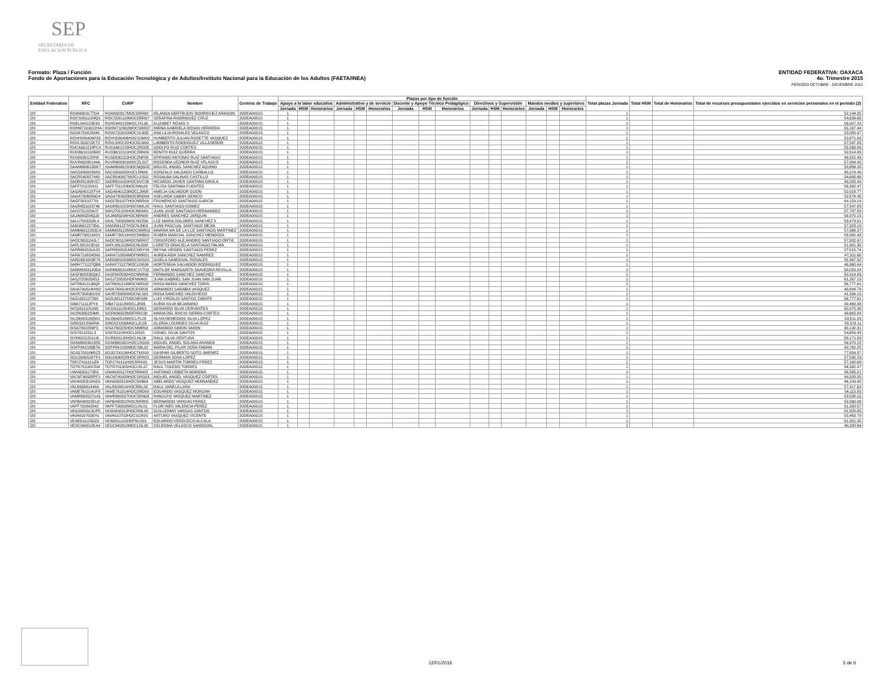SEP
SECRETARÍA DE
EDUCACIÓN PÚBLICA
Formato: Plaza / Función
Fondo de Aportaciones para la Educación Tecnológica y de Adultos/Instituto Nacional para la Educación de los Adultos (FAETA/INEA)
ENTIDAD FEDERATIVA: OAXACA
4o. Trimestre 2015
PERIODO OCTUBRE - DICIEMBRE 2015
| Entidad Federativa | RFC | CURP | Nombre | Centros de Trabajo | Plazas por tipo de función | | | | | | | | | | | | | | | Total plazas Jornada | Total HSM | Total de Honorarios | Total de recursos presupuestales ejercidos en servicios personales en el periodo (2) |
| --- | --- | --- | --- | --- | --- | --- | --- | --- | --- | --- | --- | --- | --- | --- | --- | --- | --- | --- | --- | --- | --- | --- | --- |
| | | | | | Apoyo a la labor educativa | | | Administrativo y de servicio | | | Docente y Apoyo Técnico Pedagógico | | | Directivos y Supervisión | | | Mandos medios y superiores | | | | | | |
| | | | | | Jornada | HSM | Honorarios | Jornada | HSM | Honorarios | Jornada | HSM | Honorarios | Jornada | HSM | Honorarios | Jornada | HSM | Honorarios | | | | |
| I20 | ROAI6903177G4 | ROAI690317MOCDRR00 | IRLANDA GERTRUDIS RODRIGUEZ ARAGON | 20DEA0001S | 1 | | | | | | | | | | | | | | | 1 | | | 52,144.05 |
| I20 | ROCS5611184Q3 | ROCS561118MOCDRR07 | SERAFINA RODRIGUEZ CRUZ | 20DEA0001S | 1 | | | | | | | | | | | | | | | 1 | | | 54,639.65 |
| I20 | ROEL640123E63 | ROXE640123MOCJXL06 | ELIZABET ROJAS X | 20DEA0001S | 1 | | | | | | | | | | | | | | | 1 | | | 56,007.33 |
| I20 | ROHM7109022HA | ROHM710902MOCSRR07 | MIRNA GABRIELA ROSAS HERRERA | 20DEA0001S | 1 | | | | | | | | | | | | | | | 1 | | | 55,167.44 |
| I20 | ROVA720415948 | ROVA720415MOCSLN05 | ANA LILIA ROSALES VELASCO | 20DEA0001S | 1 | | | | | | | | | | | | | | | 1 | | | 53,050.97 |
| I20 | ROVH580406P33 | ROVH580406HOCSSM02 | HUMBERTO JULIAN ROSETTE VASQUEZ | 20DEA0001S | 1 | | | | | | | | | | | | | | | 1 | | | 52,671.63 |
| I20 | ROVL500215KT2 | ROVL500215HOCDLM09 | LAMBERTO RODRIGUEZ VILLASEÑOR | 20DEA0001S | 1 | | | | | | | | | | | | | | | 1 | | | 57,547.83 |
| I20 | RUCA661218PC4 | RUCA661218HOCZRD05 | ADOLFO RUIZ CORTES | 20DEA0001S | 1 | | | | | | | | | | | | | | | 1 | | | 55,560.06 |
| I20 | RUGB6101106R8 | RUGB610110HOCZRN06 | BENITO RUIZ GUERRA | 20DEA0001S | 1 | | | | | | | | | | | | | | | 1 | | | 50,914.89 |
| I20 | RUSE630122PI8 | RUSE630122HOCZNP00 | EPIFANIO ANTONIO RUIZ SANTIAGO | 20DEA0001S | 1 | | | | | | | | | | | | | | | 1 | | | 49,205.49 |
| I20 | RUVR60030144A | RUVR600301MOCZLS07 | ROSENDA LEONOR RUIZ VELASCO | 20DEA0001S | 1 | | | | | | | | | | | | | | | 1 | | | 57,054.95 |
| I20 | SAAM690615DK7 | SAAM690615HOCNQG02 | MIGUEL ANGEL SANCHEZ AQUINO | 20DEA0001S | 1 | | | | | | | | | | | | | | | 1 | | | 55,656.33 |
| I20 | SACG6309299K0 | SACG630929HJCLRN06 | GONZALO SALGADO CARBALLO | 20DEA0001S | 1 | | | | | | | | | | | | | | | 1 | | | 45,374.49 |
| I20 | SACR540827448 | SACR540827MOCLSS02 | ROSALBA SALINAS CASTILLO | 20DEA0001S | 1 | | | | | | | | | | | | | | | 1 | | | 54,695.66 |
| I20 | SADR851009V57 | SADR851009HOCNVC08 | RICARDO JAVIER SANTANA DAVILA | 20DEA0001S | 1 | | | | | | | | | | | | | | | 1 | | | 49,205.49 |
| I20 | SAFF701120411 | SAFF701120MOCNNL09 | FELISA SANTANA FUENTES | 20DEA0001S | 1 | | | | | | | | | | | | | | | 1 | | | 56,392.47 |
| I20 | SAGA640123TV4 | SAGA640123MOCLJM08 | AMELIA SALVADOR GIJON | 20DEA0001S | 1 | | | | | | | | | | | | | | | 1 | | | 52,918.77 |
| I20 | SAGA7006056G4 | SAGA700605MOCBND04 | ADELAIDA SABAH GENICO | 20DEA0001S | 1 | | | | | | | | | | | | | | | 1 | | | 52,874.45 |
| I20 | SAGF5810277I0 | SAGF581027HOCNRR04 | FRUMENCIO SANTIAGO GARCIA | 20DEA0001S | 1 | | | | | | | | | | | | | | | 1 | | | 64,159.14 |
| I20 | SAGR651023746 | SAGR651023HOCNML05 | RAUL SANTIAGO GOMEZ | 20DEA0001S | 1 | | | | | | | | | | | | | | | 1 | | | 57,547.83 |
| I20 | SAHJ7012204J7 | SAHJ701220HOCNRN00 | JUAN JOSE SANTIAGO HERNANDEZ | 20DEA0001S | 1 | | | | | | | | | | | | | | | 1 | | | 57,787.83 |
| I20 | SAJA680204QJ9 | SAJA680204HOCNRN09 | ANDRES SANCHEZ JARQUIN | 20DEA0001S | 1 | | | | | | | | | | | | | | | 1 | | | 56,970.15 |
| I20 | SALU7003208L4 | SAXL700320MOCNXZ06 | LUZ MARIA DOLORES SANCHEZ X | 20DEA0001S | 1 | | | | | | | | | | | | | | | 1 | | | 53,479.01 |
| I20 | SAMJ6612273N1 | SAMJ661227HOCNJN09 | JUAN PASCUAL SANTIAGO MEJIA | 20DEA0001S | 1 | | | | | | | | | | | | | | | 1 | | | 57,323.19 |
| I20 | SAMM6312263CA | SAMM631226MOCNRR01 | MARINA MA DE LA LUZ SANTIAGO MARTINEZ | 20DEA0001S | 1 | | | | | | | | | | | | | | | 1 | | | 57,068.37 |
| I20 | SAMR730519K81 | SAMR730519HOCNNB00 | RUBEN MARCIAL SANCHEZ MENDOZA | 20DEA0001S | 1 | | | | | | | | | | | | | | | 1 | | | 58,980.43 |
| I20 | SAOC681124JL7 | SAOC681124HOCNRR07 | CRISOFORO ALEJANDRO SANTIAGO ORTIZ | 20DEA0001S | 1 | | | | | | | | | | | | | | | 1 | | | 57,932.97 |
| I20 | SAPL391210D19 | SAPL391210MOCNLR08 | LORETO GRACIELA SANTIAGO PALMA | 20DEA0001S | 1 | | | | | | | | | | | | | | | 1 | | | 51,901.35 |
| I20 | SAPR650531A23 | SAPR650531MOCNRY04 | REYNA VIRGEN SANTIAGO PEREZ | 20DEA0001S | 1 | | | | | | | | | | | | | | | 1 | | | 57,515.74 |
| I20 | SARA7108245N0 | SARA710824MDFNMR01 | AUREA AIDA SANCHEZ RAMIREZ | 20DEA0001S | 1 | | | | | | | | | | | | | | | 1 | | | 47,311.68 |
| I20 | SARG681003E78 | SARG681003MOCNSS02 | GISELA SANDOVAL ROSALES | 20DEA0001S | 1 | | | | | | | | | | | | | | | 1 | | | 55,367.52 |
| I20 | SARH771127QB6 | SARH771127MOCLDR06 | HORTENSIA SALVADOR RODRIGUEZ | 20DEA0001S | 1 | | | | | | | | | | | | | | | 1 | | | 46,960.04 |
| I20 | SARM6803143D4 | SARM680314MOCVVT02 | MATILDE MARGARITA SAAVEDRA REVILLA | 20DEA0001S | 1 | | | | | | | | | | | | | | | 1 | | | 58,029.24 |
| I20 | SASF600530QK2 | SASF600530HOCNNR06 | FERNANDO SANCHEZ SANCHEZ | 20DEA0001S | 1 | | | | | | | | | | | | | | | 1 | | | 50,914.89 |
| I20 | SASJ720505R53 | SASJ720505HDFNNN02 | JUAN GABRIEL SAN JUAN SAN JUAN | 20DEA0001S | 1 | | | | | | | | | | | | | | | 1 | | | 61,267.19 |
| I20 | SATR6912146Q8 | SATR691214MOCNRS00 | ROSA MARIA SANCHEZ TORIS | 20DEA0001S | 1 | | | | | | | | | | | | | | | 1 | | | 56,777.61 |
| I20 | SAVA740814HW2 | SAVA740814HOCRSR09 | ARMANDO SARABIA VASQUEZ | 20DEA0001S | 1 | | | | | | | | | | | | | | | 1 | | | 40,894.74 |
| I20 | SAVR730830US0 | SAVR730830MOCNLS02 | ROSA SANCHEZ VALDIVIESO | 20DEA0001S | 1 | | | | | | | | | | | | | | | 1 | | | 41,334.15 |
| I20 | SAZL681127268 | SAZL681127HOCNRS06 | LUIS VIRGILIO SANTOS ZARATE | 20DEA0001S | 1 | | | | | | | | | | | | | | | 1 | | | 56,777.61 |
| I20 | SIBA711112PY8 | SIBA711112MOCLJR06 | AURIA SILVA BEJARANO | 20DEA0001S | 1 | | | | | | | | | | | | | | | 1 | | | 40,460.38 |
| I20 | SICG6111051N5 | SICG611105HOCLRR01 | GERARDO SILVA CERVANTES | 20DEA0001S | 1 | | | | | | | | | | | | | | | 1 | | | 60,475.48 |
| I20 | SICR6305233M0 | SICR630523MDFRRC00 | MARIA DEL ROCIO SIERRA CORTES | 20DEA0001S | 1 | | | | | | | | | | | | | | | 1 | | | 48,662.84 |
| I20 | SILO640518QW1 | SILO640518MOCLPL03 | OLIVA REMEDIOS SILVA LOPEZ | 20DEA0001S | 1 | | | | | | | | | | | | | | | 1 | | | 53,511.03 |
| I20 | SIRG5212064RA | SIRG521206MOCLZL05 | GLORIA LOURDES SILVA RUIZ | 20DEA0001S | 1 | | | | | | | | | | | | | | | 1 | | | 58,318.11 |
| I20 | SISA7802256P3 | SISA780225HOCMMR04 | ARMANDO SIMON SIMON | 20DEA0001S | 1 | | | | | | | | | | | | | | | 1 | | | 45,142.31 |
| I20 | SISI7611031L3 | SISI761103HOCLNS05 | ISRAEL SILVA SANTOS | 20DEA0001S | 1 | | | | | | | | | | | | | | | 1 | | | 54,659.43 |
| I20 | SIVR6201201UA | SIVR620120HOCLNL06 | RAUL SILVA VENTURA | 20DEA0001S | 1 | | | | | | | | | | | | | | | 1 | | | 58,171.89 |
| I20 | SOAM600301855 | SOAM600301HOCLRG09 | MIGUEL ANGEL SOLANA ARANDA | 20DEA0001S | 1 | | | | | | | | | | | | | | | 1 | | | 56,970.15 |
| I20 | SOFP841030BTA | SOFP841030MOCSBL02 | MARIA DEL PILAR SOSA FABIAN | 20DEA0001S | 1 | | | | | | | | | | | | | | | 1 | | | 43,760.25 |
| I20 | SOJG700106RZ3 | SOJG700106HOCTMS08 | GASPAR GILBERTO SOTO JIMENEZ | 20DEA0001S | 1 | | | | | | | | | | | | | | | 1 | | | 77,854.87 |
| I20 | SOLG690528TF0 | SOLG690528HOCSPR03 | GERMAN SOSA LOPEZ | 20DEA0001S | 1 | | | | | | | | | | | | | | | 1 | | | 57,595.29 |
| I20 | TOPJ741111UZ4 | TOPJ741111HOCRRS00 | JESUS MARTIN TORRES PEREZ | 20DEA0001S | 1 | | | | | | | | | | | | | | | 1 | | | 57,162.69 |
| I20 | TOTR7010057D4 | TOTR701005HOCLRL07 | RAUL TOLEDO TORRES | 20DEA0001S | 1 | | | | | | | | | | | | | | | 1 | | | 56,392.47 |
| I20 | UIMA6301173R1 | UIMA630117HOCRRN03 | ANTONIO URBIETA MORENO | 20DEA0001S | 1 | | | | | | | | | | | | | | | 1 | | | 56,585.01 |
| I20 | VACM740928PF1 | VACM740928HOCSRG03 | MIGUEL ANGEL VASQUEZ CORTES | 20DEA0001S | 1 | | | | | | | | | | | | | | | 1 | | | 44,333.35 |
| I20 | VAHA830319HZA | VAHA830319HOCSRB04 | ABELARDO VASQUEZ HERNANDEZ | 20DEA0001S | 1 | | | | | | | | | | | | | | | 1 | | | 46,243.40 |
| I20 | VALR63081448A | VALR630814HOCRRL03 | RAUL VARELA LARA | 20DEA0001S | 1 | | | | | | | | | | | | | | | 1 | | | 57,417.69 |
| I20 | VAME761014UF8 | VAME761014HOCSRD09 | EDUARDO VASQUEZ MORGAN | 20DEA0001S | 1 | | | | | | | | | | | | | | | 1 | | | 54,115.83 |
| I20 | VAMR660527UA1 | VAMR660527HOCSRN03 | RANULFO VASQUEZ MARTINEZ | 20DEA0001S | 1 | | | | | | | | | | | | | | | 1 | | | 53,538.15 |
| I20 | VAPB490822EU0 | VAPB490822HOCRRR05 | BERNARDO VARGAS PEREZ | 20DEA0001S | 1 | | | | | | | | | | | | | | | 1 | | | 55,560.06 |
| I20 | VAPF700302642 | VAPF700302MOCLRL01 | FLOR INES VALENCIA PEREZ | 20DEA0001S | 1 | | | | | | | | | | | | | | | 1 | | | 51,320.57 |
| I20 | VASG600313UP5 | VASG600313HOCRNL08 | GUILLERMO VARGAS SANTOS | 20DEA0001S | 1 | | | | | | | | | | | | | | | 1 | | | 51,820.05 |
| I20 | VAVA610702EH1 | VAVA610702HOCSCR00 | ARTURO VASQUEZ VICENTE | 20DEA0001S | 1 | | | | | | | | | | | | | | | 1 | | | 55,463.79 |
| I20 | VEAE611115DZ0 | VEAE611115HDFRLD01 | EDUARDO VERDUZCO ALCALA | 20DEA0001S | 1 | | | | | | | | | | | | | | | 1 | | | 51,901.35 |
| I20 | VESC840812EA4 | VESC840812MOCLNL09 | CELERINA VELASCO SANDOVAL | 20DEA0001S | 1 | | | | | | | | | | | | | | | 1 | | | 40,280.84 |
12/01/2016 5 de 6